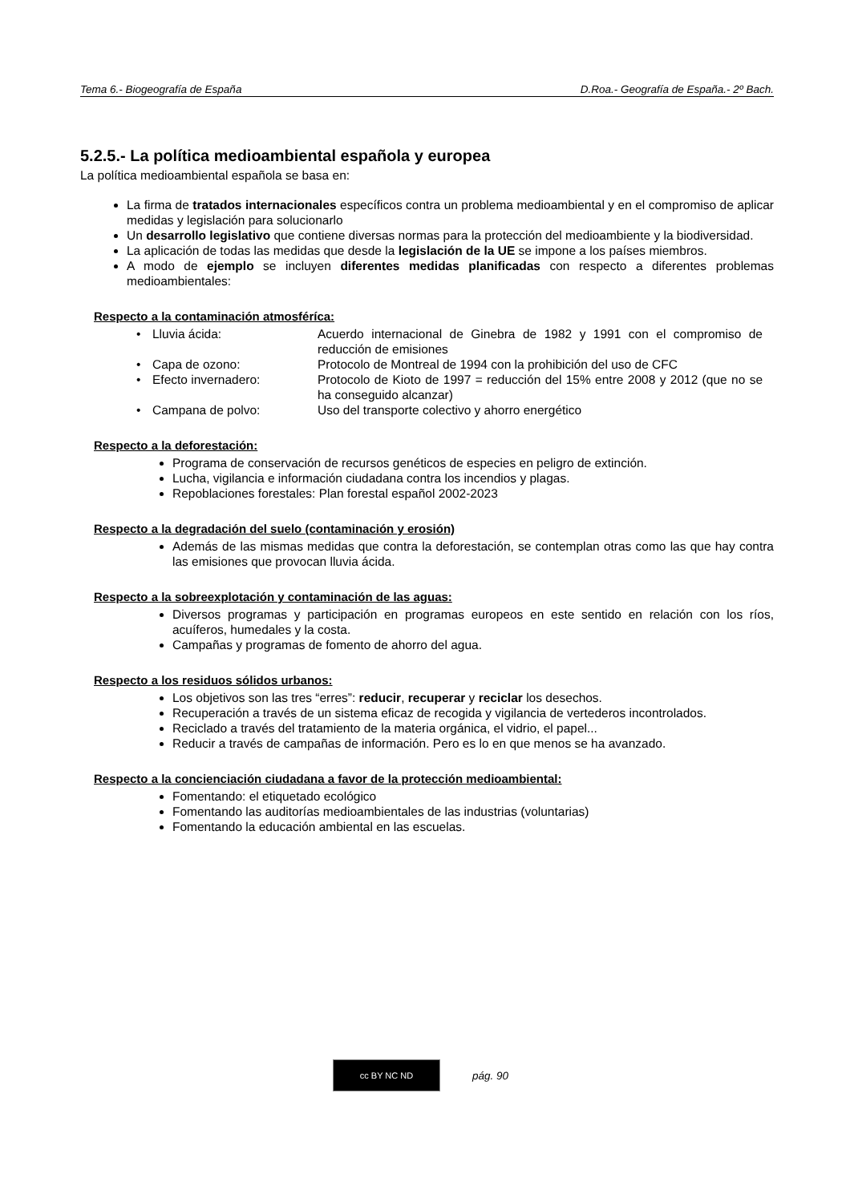Tema 6.- Biogeografía de España D.Roa.- Geografía de España.- 2º Bach.
5.2.5.- La política medioambiental española y europea
La política medioambiental española se basa en:
La firma de tratados internacionales específicos contra un problema medioambiental y en el compromiso de aplicar medidas y legislación para solucionarlo
Un desarrollo legislativo que contiene diversas normas para la protección del medioambiente y la biodiversidad.
La aplicación de todas las medidas que desde la legislación de la UE se impone a los países miembros.
A modo de ejemplo se incluyen diferentes medidas planificadas con respecto a diferentes problemas medioambientales:
Respecto a la contaminación atmosféríca:
| • | Lluvia ácida: | Acuerdo internacional de Ginebra de 1982 y 1991 con el compromiso de reducción de emisiones |
| • | Capa de ozono: | Protocolo de Montreal de 1994 con la prohibición del uso de CFC |
| • | Efecto invernadero: | Protocolo de Kioto de 1997 = reducción del 15% entre 2008 y 2012 (que no se ha conseguido alcanzar) |
| • | Campana de polvo: | Uso del transporte colectivo y ahorro energético |
Respecto a la deforestación:
Programa de conservación de recursos genéticos de especies en peligro de extinción.
Lucha, vigilancia e información ciudadana contra los incendios y plagas.
Repoblaciones forestales: Plan forestal español 2002-2023
Respecto a la degradación del suelo (contaminación y erosión)
Además de las mismas medidas que contra la deforestación, se contemplan otras como las que hay contra las emisiones que provocan lluvia ácida.
Respecto a la sobreexplotación y contaminación de las aguas:
Diversos programas y participación en programas europeos en este sentido en relación con los ríos, acuíferos, humedales y la costa.
Campañas y programas de fomento de ahorro del agua.
Respecto a los residuos sólidos urbanos:
Los objetivos son las tres “erres”: reducir, recuperar y reciclar los desechos.
Recuperación a través de un sistema eficaz de recogida y vigilancia de vertederos incontrolados.
Reciclado a través del tratamiento de la materia orgánica, el vidrio, el papel...
Reducir a través de campañas de información. Pero es lo en que menos se ha avanzado.
Respecto a la concienciación ciudadana a favor de la protección medioambiental:
Fomentando: el etiquetado ecológico
Fomentando las auditorías medioambientales de las industrias (voluntarias)
Fomentando la educación ambiental en las escuelas.
cc BY NC ND
pág. 90